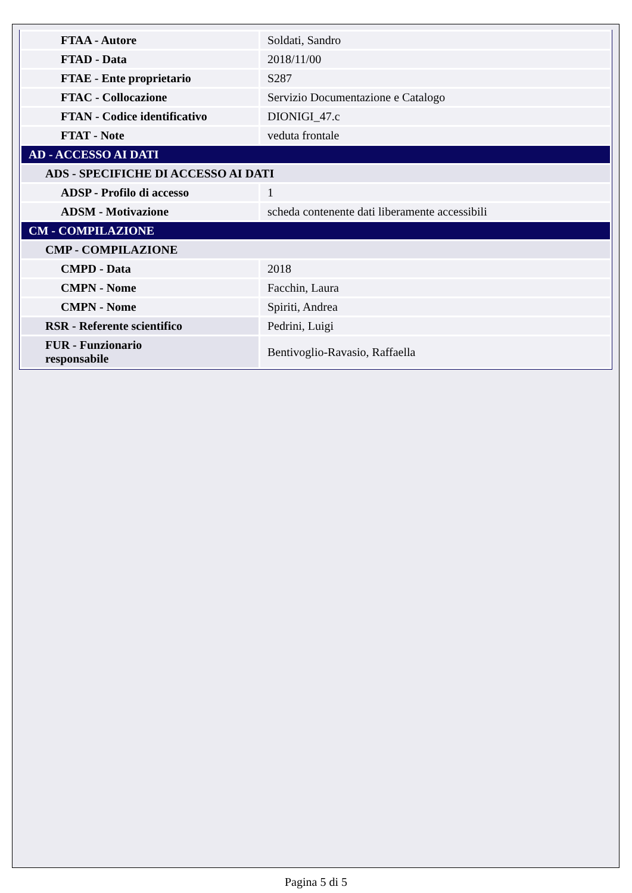| FTAA - Autore | Soldati, Sandro |
| FTAD - Data | 2018/11/00 |
| FTAE - Ente proprietario | S287 |
| FTAC - Collocazione | Servizio Documentazione e Catalogo |
| FTAN - Codice identificativo | DIONIGI_47.c |
| FTAT - Note | veduta frontale |
| AD - ACCESSO AI DATI | |
| ADS - SPECIFICHE DI ACCESSO AI DATI | |
| ADSP - Profilo di accesso | 1 |
| ADSM - Motivazione | scheda contenente dati liberamente accessibili |
| CM - COMPILAZIONE | |
| CMP - COMPILAZIONE | |
| CMPD - Data | 2018 |
| CMPN - Nome | Facchin, Laura |
| CMPN - Nome | Spiriti, Andrea |
| RSR - Referente scientifico | Pedrini, Luigi |
| FUR - Funzionario responsabile | Bentivoglio-Ravasio, Raffaella |
Pagina 5 di 5